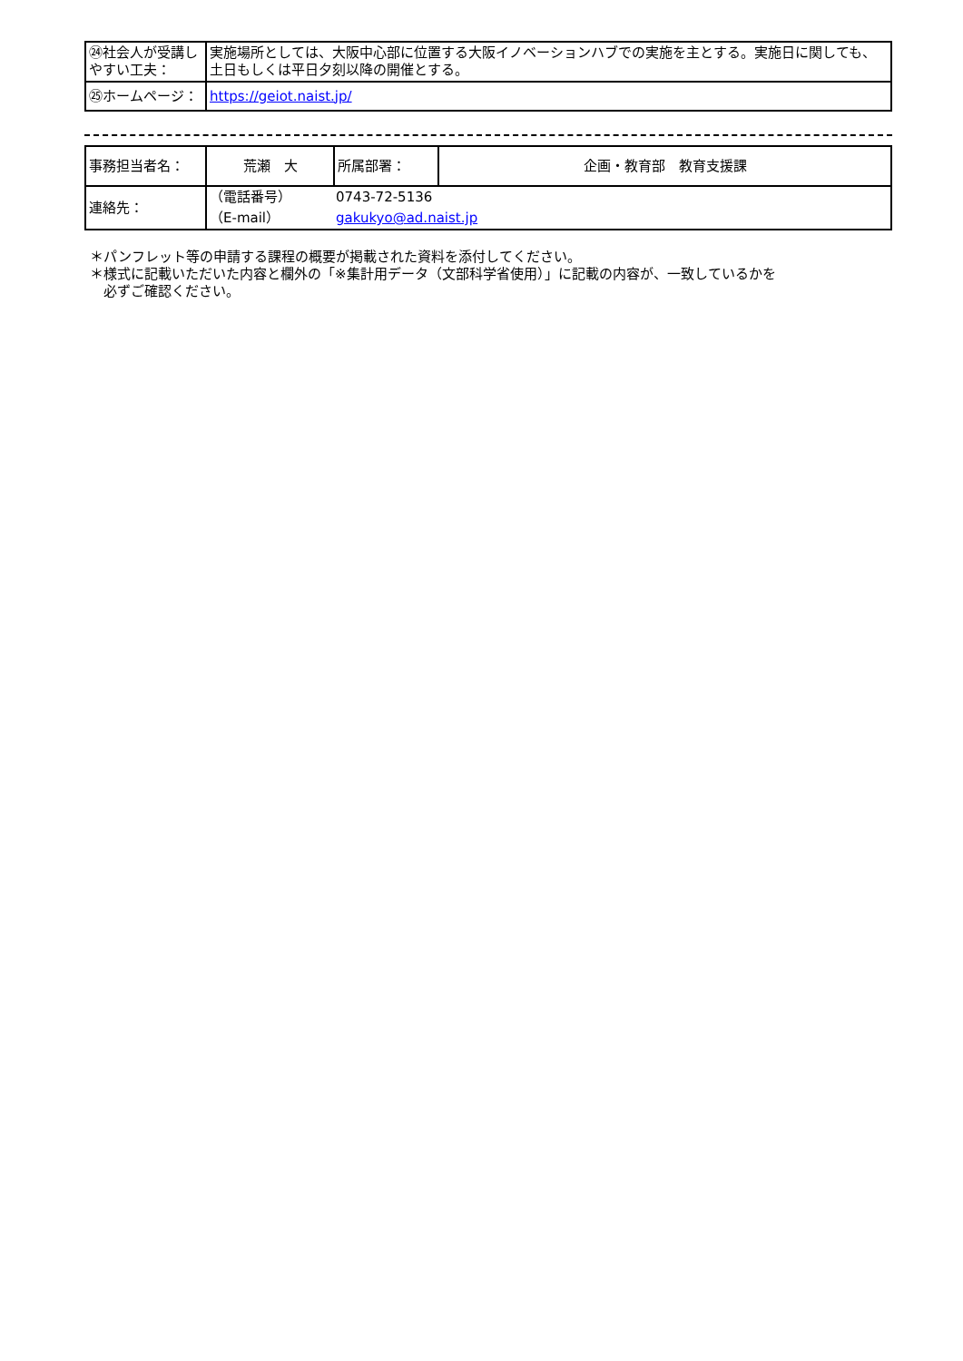| ㉔社会人が受講しやすい工夫： | 実施場所としては、大阪中心部に位置する大阪イノベーションハブでの実施を主とする。実施日に関しても、土日もしくは平日夕刻以降の開催とする。 |
| ㉕ホームページ： | https://geiot.naist.jp/ |
| 事務担当者名： | 荒瀬 大 | 所属部署： | 企画・教育部 教育支援課 |
| 連絡先： | / （電話番号） / 0743-72-5136 / / （E-mail） / gakukyo@ad.naist.jp / | | |
＊パンフレット等の申請する課程の概要が掲載された資料を添付してください。
＊様式に記載いただいた内容と欄外の「※集計用データ（文部科学省使用）」に記載の内容が、一致しているかを
　必ずご確認ください。